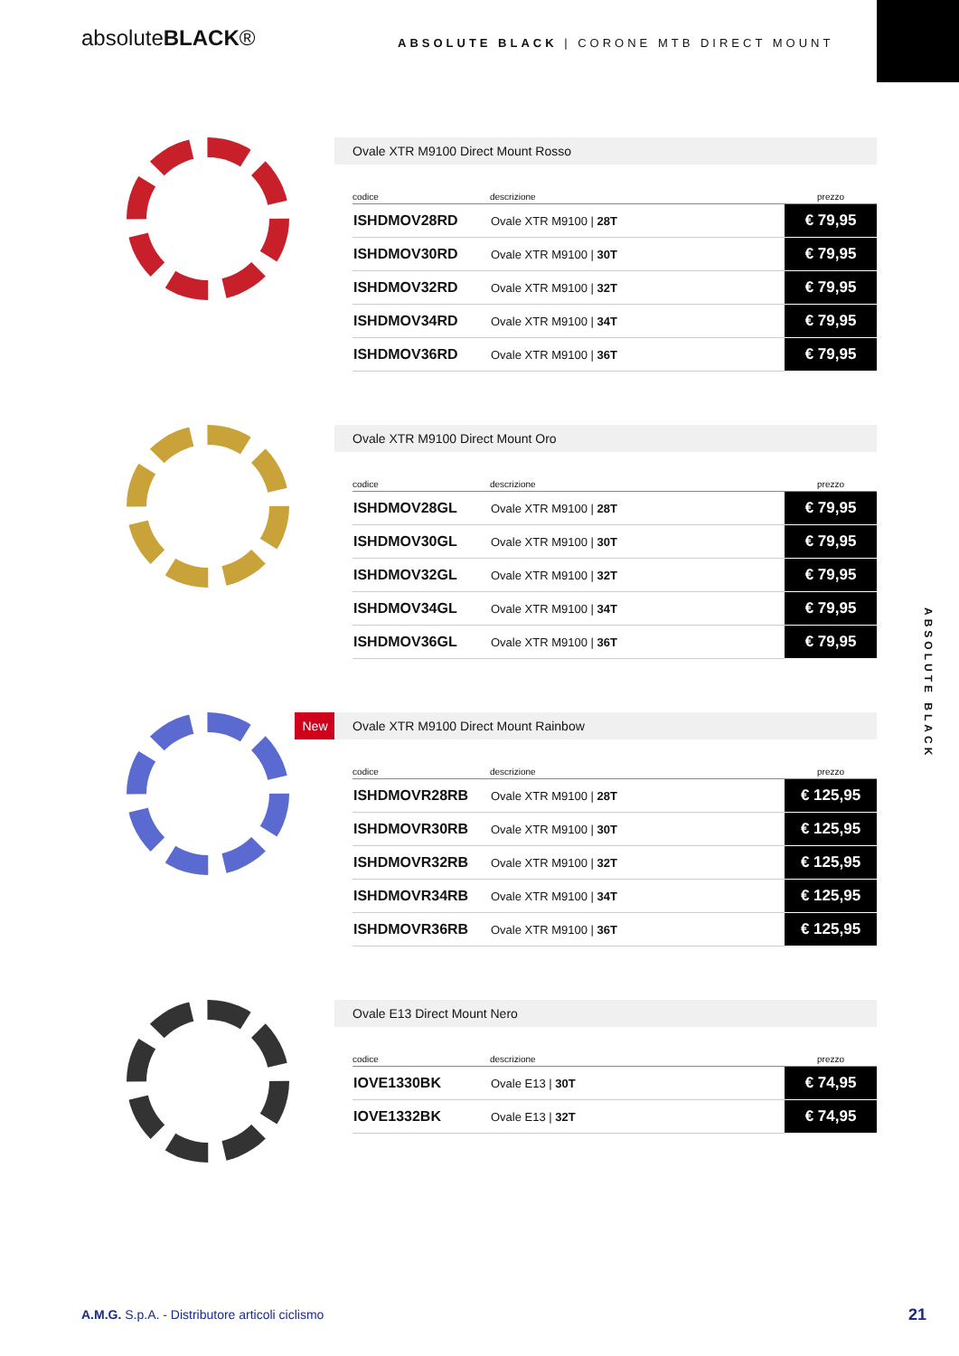absoluteBLACK®
ABSOLUTE BLACK | CORONE MTB DIRECT MOUNT
Ovale XTR M9100 Direct Mount Rosso
| codice | descrizione | prezzo |
| --- | --- | --- |
| ISHDMOV28RD | Ovale XTR M9100 / 28T | € 79,95 |
| ISHDMOV30RD | Ovale XTR M9100 / 30T | € 79,95 |
| ISHDMOV32RD | Ovale XTR M9100 / 32T | € 79,95 |
| ISHDMOV34RD | Ovale XTR M9100 / 34T | € 79,95 |
| ISHDMOV36RD | Ovale XTR M9100 / 36T | € 79,95 |
Ovale XTR M9100 Direct Mount Oro
| codice | descrizione | prezzo |
| --- | --- | --- |
| ISHDMOV28GL | Ovale XTR M9100 / 28T | € 79,95 |
| ISHDMOV30GL | Ovale XTR M9100 / 30T | € 79,95 |
| ISHDMOV32GL | Ovale XTR M9100 / 32T | € 79,95 |
| ISHDMOV34GL | Ovale XTR M9100 / 34T | € 79,95 |
| ISHDMOV36GL | Ovale XTR M9100 / 36T | € 79,95 |
New Ovale XTR M9100 Direct Mount Rainbow
| codice | descrizione | prezzo |
| --- | --- | --- |
| ISHDMOVR28RB | Ovale XTR M9100 / 28T | € 125,95 |
| ISHDMOVR30RB | Ovale XTR M9100 / 30T | € 125,95 |
| ISHDMOVR32RB | Ovale XTR M9100 / 32T | € 125,95 |
| ISHDMOVR34RB | Ovale XTR M9100 / 34T | € 125,95 |
| ISHDMOVR36RB | Ovale XTR M9100 / 36T | € 125,95 |
Ovale E13 Direct Mount Nero
| codice | descrizione | prezzo |
| --- | --- | --- |
| IOVE1330BK | Ovale E13 / 30T | € 74,95 |
| IOVE1332BK | Ovale E13 / 32T | € 74,95 |
ABSOLUTE BLACK
A.M.G. S.p.A. - Distributore articoli ciclismo
21